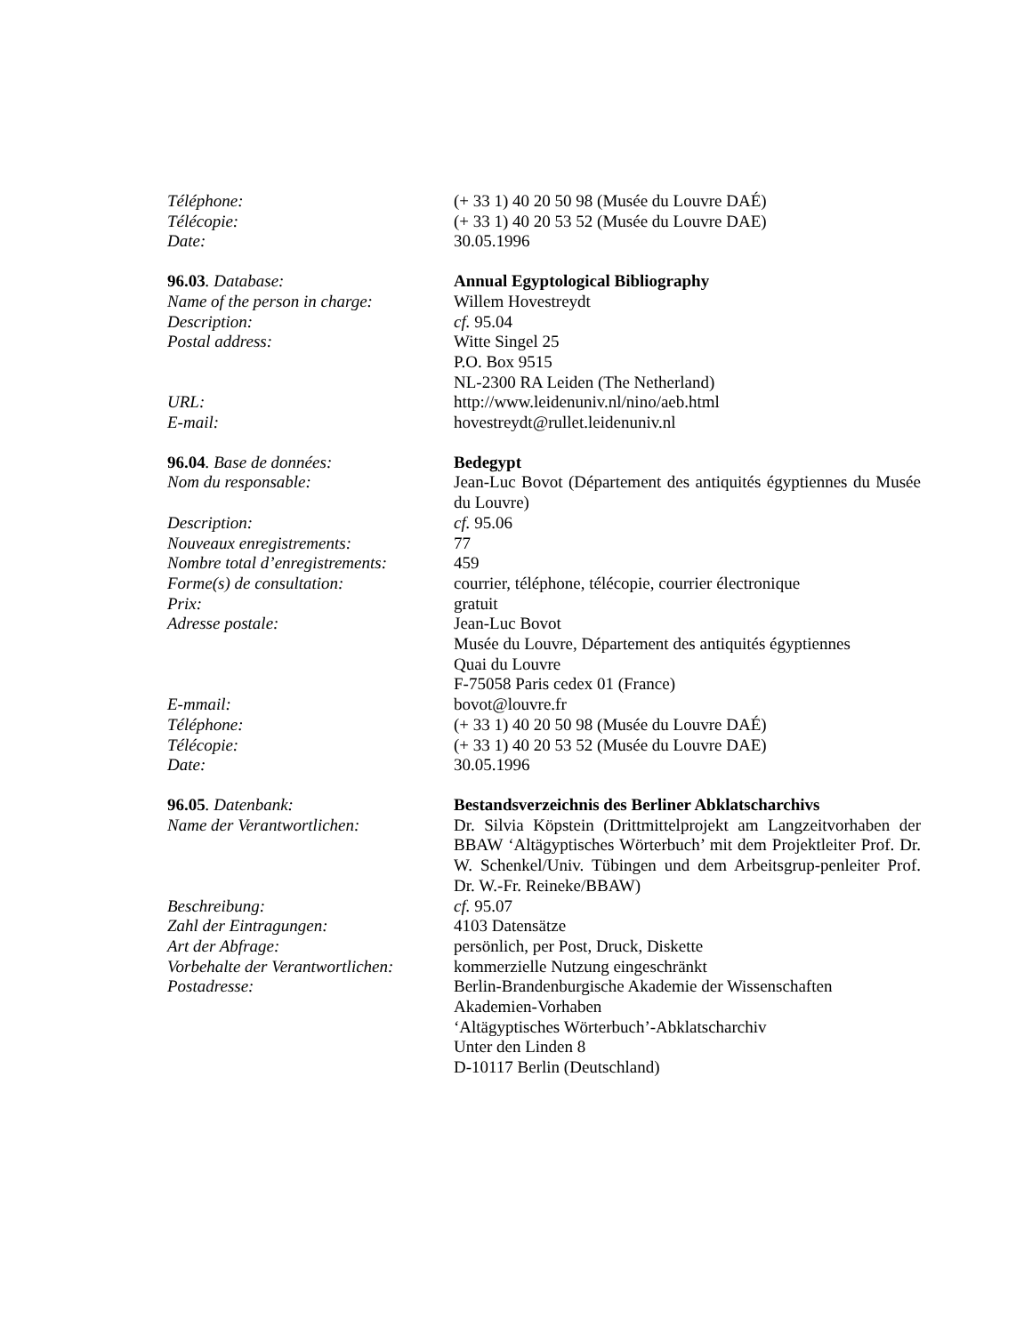Téléphone: (+ 33 1) 40 20 50 98 (Musée du Louvre DAÉ)
Télécopie: (+ 33 1) 40 20 53 52 (Musée du Louvre DAE)
Date: 30.05.1996
96.03. Database: Annual Egyptological Bibliography
Name of the person in charge:
Willem Hovestreydt
Description: cf. 95.04
Postal address: Witte Singel 25
P.O. Box 9515
NL-2300 RA Leiden (The Netherland)
URL: http://www.leidenuniv.nl/nino/aeb.html
E-mail: hovestreydt@rullet.leidenuniv.nl
96.04. Base de données: Bedegypt
Nom du responsable: Jean-Luc Bovot (Département des antiquités égyptiennes du Musée du Louvre)
Description: cf. 95.06
Nouveaux enregistrements: 77
Nombre total d’enregistrements:
459
Forme(s) de consultation: courrier, téléphone, télécopie, courrier électronique
Prix: gratuit
Adresse postale: Jean-Luc Bovot
Musée du Louvre, Département des antiquités égyptiennes
Quai du Louvre
F-75058 Paris cedex 01 (France)
E-mmail: bovot@louvre.fr
Téléphone: (+ 33 1) 40 20 50 98 (Musée du Louvre DAÉ)
Télécopie: (+ 33 1) 40 20 53 52 (Musée du Louvre DAE)
Date: 30.05.1996
96.05. Datenbank: Bestandsverzeichnis des Berliner Abklatscharchivs
Name der Verantwortlichen: Dr. Silvia Köpstein (Drittmittelprojekt am Langzeitvorhaben der BBAW ‘Altägyptisches Wörterbuch’ mit dem Projektleiter Prof. Dr. W. Schenkel/Univ. Tübingen und dem Arbeitsgrup-penleiter Prof. Dr. W.-Fr. Reineke/BBAW)
Beschreibung: cf. 95.07
Zahl der Eintragungen: 4103 Datensätze
Art der Abfrage: persönlich, per Post, Druck, Diskette
Vorbehalte der Verantwortlichen:
kommerzielle Nutzung eingeschränkt
Postadresse: Berlin-Brandenburgische Akademie der Wissenschaften
Akademien-Vorhaben
‘Altägyptisches Wörterbuch’-Abklatscharchiv
Unter den Linden 8
D-10117 Berlin (Deutschland)